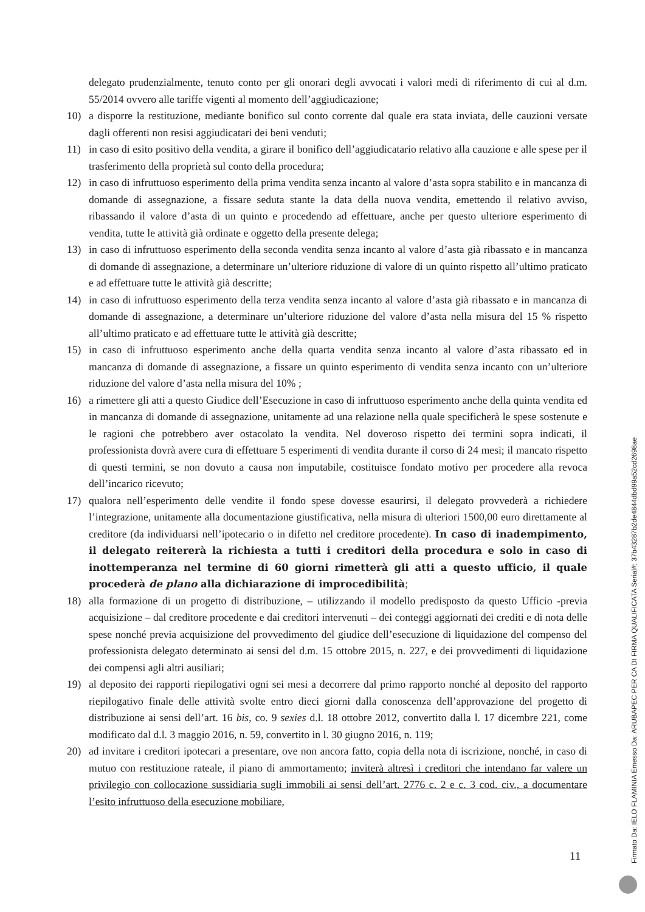delegato prudenzialmente, tenuto conto per gli onorari degli avvocati i valori medi di riferimento di cui al d.m. 55/2014 ovvero alle tariffe vigenti al momento dell’aggiudicazione;
10) a disporre la restituzione, mediante bonifico sul conto corrente dal quale era stata inviata, delle cauzioni versate dagli offerenti non resisi aggiudicatari dei beni venduti;
11) in caso di esito positivo della vendita, a girare il bonifico dell’aggiudicatario relativo alla cauzione e alle spese per il trasferimento della proprietà sul conto della procedura;
12) in caso di infruttuoso esperimento della prima vendita senza incanto al valore d’asta sopra stabilito e in mancanza di domande di assegnazione, a fissare seduta stante la data della nuova vendita, emettendo il relativo avviso, ribassando il valore d’asta di un quinto e procedendo ad effettuare, anche per questo ulteriore esperimento di vendita, tutte le attività già ordinate e oggetto della presente delega;
13) in caso di infruttuoso esperimento della seconda vendita senza incanto al valore d’asta già ribassato e in mancanza di domande di assegnazione, a determinare un’ulteriore riduzione di valore di un quinto rispetto all’ultimo praticato e ad effettuare tutte le attività già descritte;
14) in caso di infruttuoso esperimento della terza vendita senza incanto al valore d’asta già ribassato e in mancanza di domande di assegnazione, a determinare un’ulteriore riduzione del valore d’asta nella misura del 15 % rispetto all’ultimo praticato e ad effettuare tutte le attività già descritte;
15) in caso di infruttuoso esperimento anche della quarta vendita senza incanto al valore d’asta ribassato ed in mancanza di domande di assegnazione, a fissare un quinto esperimento di vendita senza incanto con un’ulteriore riduzione del valore d’asta nella misura del 10% ;
16) a rimettere gli atti a questo Giudice dell’Esecuzione in caso di infruttuoso esperimento anche della quinta vendita ed in mancanza di domande di assegnazione, unitamente ad una relazione nella quale specificherà le spese sostenute e le ragioni che potrebbero aver ostacolato la vendita. Nel doveroso rispetto dei termini sopra indicati, il professionista dovrà avere cura di effettuare 5 esperimenti di vendita durante il corso di 24 mesi; il mancato rispetto di questi termini, se non dovuto a causa non imputabile, costituisce fondato motivo per procedere alla revoca dell’incarico ricevuto;
17) qualora nell’esperimento delle vendite il fondo spese dovesse esaurirsi, il delegato provvederà a richiedere l’integrazione, unitamente alla documentazione giustificativa, nella misura di ulteriori 1500,00 euro direttamente al creditore (da individuarsi nell’ipotecario o in difetto nel creditore procedente). In caso di inadempimento, il delegato reitererà la richiesta a tutti i creditori della procedura e solo in caso di inottemperanza nel termine di 60 giorni rimetterà gli atti a questo ufficio, il quale procederà de plano alla dichiarazione di improcedibilità;
18) alla formazione di un progetto di distribuzione, – utilizzando il modello predisposto da questo Ufficio -previa acquisizione – dal creditore procedente e dai creditori intervenuti – dei conteggi aggiornati dei crediti e di nota delle spese nonché previa acquisizione del provvedimento del giudice dell’esecuzione di liquidazione del compenso del professionista delegato determinato ai sensi del d.m. 15 ottobre 2015, n. 227, e dei provvedimenti di liquidazione dei compensi agli altri ausiliari;
19) al deposito dei rapporti riepilogativi ogni sei mesi a decorrere dal primo rapporto nonché al deposito del rapporto riepilogativo finale delle attività svolte entro dieci giorni dalla conoscenza dell’approvazione del progetto di distribuzione ai sensi dell’art. 16 bis, co. 9 sexies d.l. 18 ottobre 2012, convertito dalla l. 17 dicembre 221, come modificato dal d.l. 3 maggio 2016, n. 59, convertito in l. 30 giugno 2016, n. 119;
20) ad invitare i creditori ipotecari a presentare, ove non ancora fatto, copia della nota di iscrizione, nonché, in caso di mutuo con restituzione rateale, il piano di ammortamento; inviterà altresì i creditori che intendano far valere un privilegio con collocazione sussidiaria sugli immobili ai sensi dell’art. 2776 c. 2 e c. 3 cod. civ., a documentare l’esito infruttuoso della esecuzione mobiliare,
11
Firmato Da: IELO FLAMINIA Emesso Da: ARUBAPEC PER CA DI FIRMA QUALIFICATA Serial#: 37b43287b2de4844dbd99a52cd2698ae